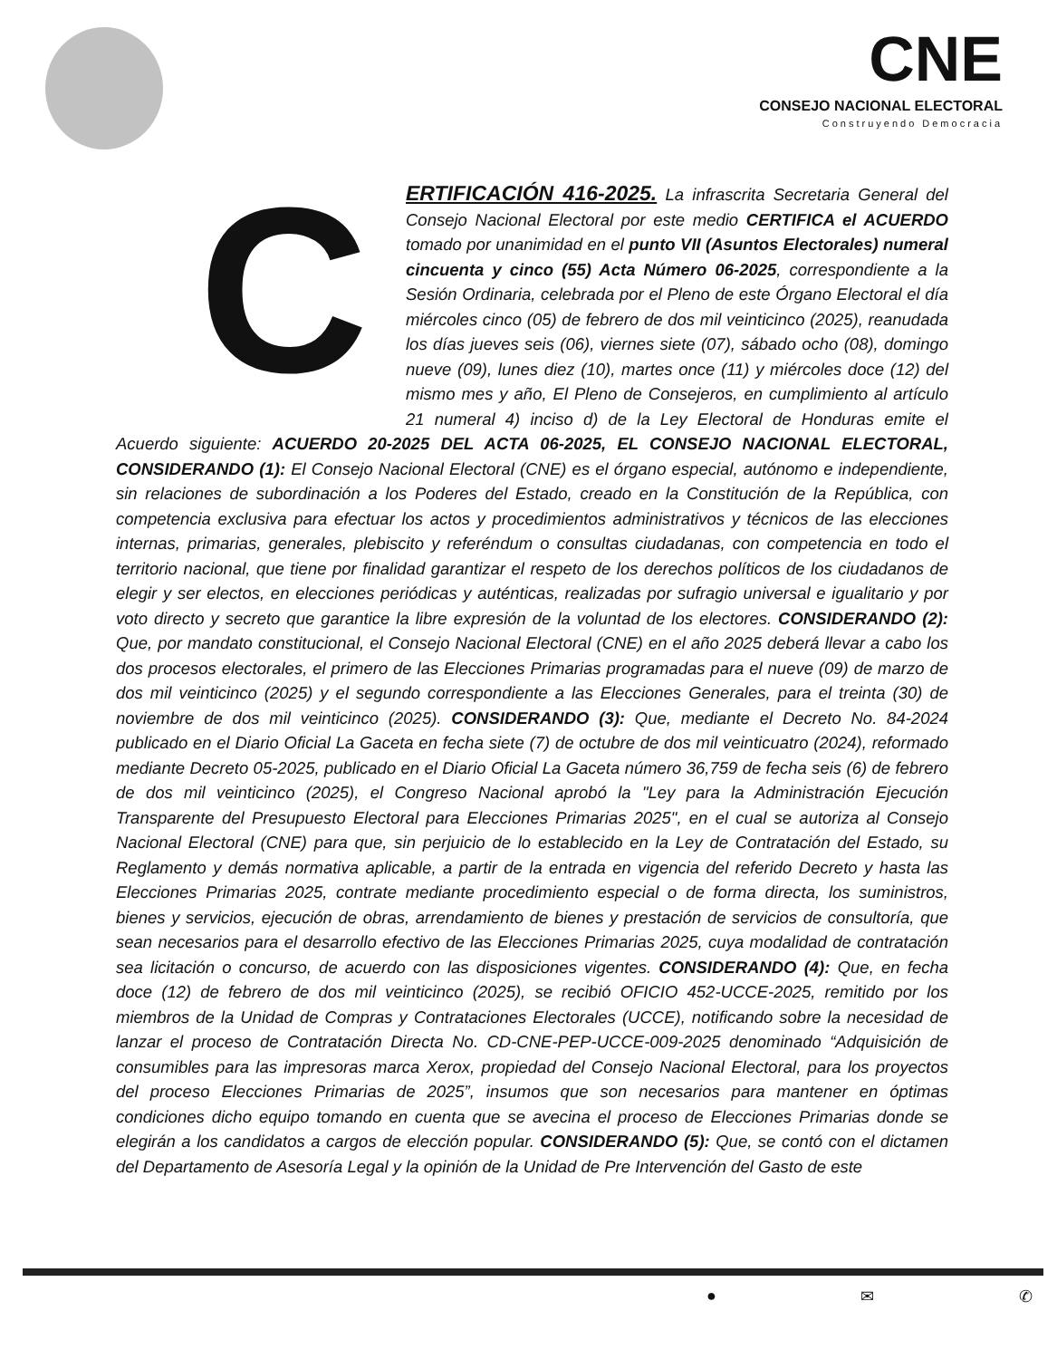CNE
CONSEJO NACIONAL ELECTORAL
Construyendo Democracia
CERTIFICACIÓN 416-2025. La infrascrita Secretaria General del Consejo Nacional Electoral por este medio CERTIFICA el ACUERDO tomado por unanimidad en el punto VII (Asuntos Electorales) numeral cincuenta y cinco (55) Acta Número 06-2025, correspondiente a la Sesión Ordinaria, celebrada por el Pleno de este Órgano Electoral el día miércoles cinco (05) de febrero de dos mil veinticinco (2025), reanudada los días jueves seis (06), viernes siete (07), sábado ocho (08), domingo nueve (09), lunes diez (10), martes once (11) y miércoles doce (12) del mismo mes y año, El Pleno de Consejeros, en cumplimiento al artículo 21 numeral 4) inciso d) de la Ley Electoral de Honduras emite el Acuerdo siguiente: ACUERDO 20-2025 DEL ACTA 06-2025, EL CONSEJO NACIONAL ELECTORAL, CONSIDERANDO (1): El Consejo Nacional Electoral (CNE) es el órgano especial, autónomo e independiente, sin relaciones de subordinación a los Poderes del Estado, creado en la Constitución de la República, con competencia exclusiva para efectuar los actos y procedimientos administrativos y técnicos de las elecciones internas, primarias, generales, plebiscito y referéndum o consultas ciudadanas, con competencia en todo el territorio nacional, que tiene por finalidad garantizar el respeto de los derechos políticos de los ciudadanos de elegir y ser electos, en elecciones periódicas y auténticas, realizadas por sufragio universal e igualitario y por voto directo y secreto que garantice la libre expresión de la voluntad de los electores. CONSIDERANDO (2): Que, por mandato constitucional, el Consejo Nacional Electoral (CNE) en el año 2025 deberá llevar a cabo los dos procesos electorales, el primero de las Elecciones Primarias programadas para el nueve (09) de marzo de dos mil veinticinco (2025) y el segundo correspondiente a las Elecciones Generales, para el treinta (30) de noviembre de dos mil veinticinco (2025). CONSIDERANDO (3): Que, mediante el Decreto No. 84-2024 publicado en el Diario Oficial La Gaceta en fecha siete (7) de octubre de dos mil veinticuatro (2024), reformado mediante Decreto 05-2025, publicado en el Diario Oficial La Gaceta número 36,759 de fecha seis (6) de febrero de dos mil veinticinco (2025), el Congreso Nacional aprobó la "Ley para la Administración Ejecución Transparente del Presupuesto Electoral para Elecciones Primarias 2025", en el cual se autoriza al Consejo Nacional Electoral (CNE) para que, sin perjuicio de lo establecido en la Ley de Contratación del Estado, su Reglamento y demás normativa aplicable, a partir de la entrada en vigencia del referido Decreto y hasta las Elecciones Primarias 2025, contrate mediante procedimiento especial o de forma directa, los suministros, bienes y servicios, ejecución de obras, arrendamiento de bienes y prestación de servicios de consultoría, que sean necesarios para el desarrollo efectivo de las Elecciones Primarias 2025, cuya modalidad de contratación sea licitación o concurso, de acuerdo con las disposiciones vigentes. CONSIDERANDO (4): Que, en fecha doce (12) de febrero de dos mil veinticinco (2025), se recibió OFICIO 452-UCCE-2025, remitido por los miembros de la Unidad de Compras y Contrataciones Electorales (UCCE), notificando sobre la necesidad de lanzar el proceso de Contratación Directa No. CD-CNE-PEP-UCCE-009-2025 denominado “Adquisición de consumibles para las impresoras marca Xerox, propiedad del Consejo Nacional Electoral, para los proyectos del proceso Elecciones Primarias de 2025”, insumos que son necesarios para mantener en óptimas condiciones dicho equipo tomando en cuenta que se avecina el proceso de Elecciones Primarias donde se elegirán a los candidatos a cargos de elección popular. CONSIDERANDO (5): Que, se contó con el dictamen del Departamento de Asesoría Legal y la opinión de la Unidad de Pre Intervención del Gasto de este
● ✉ ✆